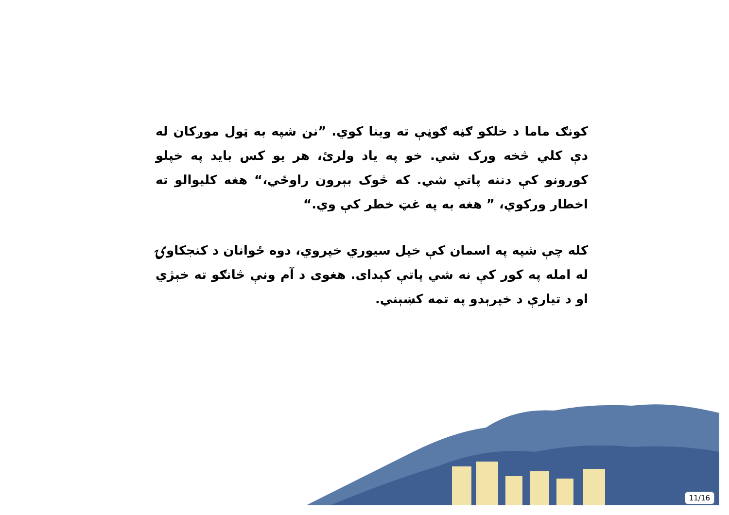کونګ ماما د خلکو ګڼه ګوڼې ته وینا کوي. ”نن شپه به ټول موږکان له دې کلي څخه ورک شي. خو په یاد ولرئ، هر یو کس باید په خپلو کورونو کې دننه پاتې شي. که څوک بېرون راوځي،“ هغه کلیوالو ته اخطار ورکوي، ” هغه به په غټ خطر کې وي.“
کله چې شپه په اسمان کې خپل سیوري خپروي، دوه ځوانان د کنجکاوۍ له امله په کور کې نه شي پاتې کېدای. هغوی د آم ونې څانګو ته خېژي او د تیارې د خپرېدو په تمه کښېني.
11/16